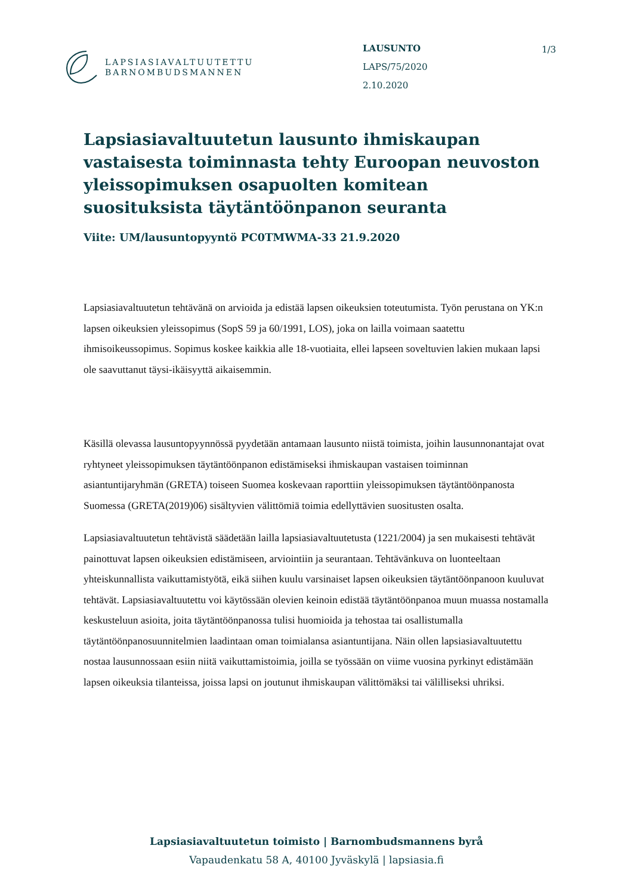LAPSIASIAVALTUUTETTU
BARNOMBUDSMANNEN
LAUSUNTO
LAPS/75/2020
2.10.2020
1/3
Lapsiasiavaltuutetun lausunto ihmiskaupan vastaisesta toiminnasta tehty Euroopan neuvoston yleissopimuksen osapuolten komitean suosituksista täytäntöönpanon seuranta
Viite: UM/lausuntopyyntö PC0TMWMA-33 21.9.2020
Lapsiasiavaltuutetun tehtävänä on arvioida ja edistää lapsen oikeuksien toteutumista. Työn perustana on YK:n lapsen oikeuksien yleissopimus (SopS 59 ja 60/1991, LOS), joka on lailla voimaan saatettu ihmisoikeussopimus. Sopimus koskee kaikkia alle 18-vuotiaita, ellei lapseen soveltuvien lakien mukaan lapsi ole saavuttanut täysi-ikäisyyttä aikaisemmin.
Käsillä olevassa lausuntopyynnössä pyydetään antamaan lausunto niistä toimista, joihin lausunnonantajat ovat ryhtyneet yleissopimuksen täytäntöönpanon edistämiseksi ihmiskaupan vastaisen toiminnan asiantuntijaryhmän (GRETA) toiseen Suomea koskevaan raporttiin yleissopimuksen täytäntöönpanosta Suomessa (GRETA(2019)06) sisältyvien välittömiä toimia edellyttävien suositusten osalta.
Lapsiasiavaltuutetun tehtävistä säädetään lailla lapsiasiavaltuutetusta (1221/2004) ja sen mukaisesti tehtävät painottuvat lapsen oikeuksien edistämiseen, arviointiin ja seurantaan. Tehtävänkuva on luonteeltaan yhteiskunnallista vaikuttamistyötä, eikä siihen kuulu varsinaiset lapsen oikeuksien täytäntöönpanoon kuuluvat tehtävät. Lapsiasiavaltuutettu voi käytössään olevien keinoin edistää täytäntöönpanoa muun muassa nostamalla keskusteluun asioita, joita täytäntöönpanossa tulisi huomioida ja tehostaa tai osallistumalla täytäntöönpanosuunnitelmien laadintaan oman toimialansa asiantuntijana. Näin ollen lapsiasiavaltuutettu nostaa lausunnossaan esiin niitä vaikuttamistoimia, joilla se työssään on viime vuosina pyrkinyt edistämään lapsen oikeuksia tilanteissa, joissa lapsi on joutunut ihmiskaupan välittömäksi tai välilliseksi uhriksi.
Lapsiasiavaltuutetun toimisto | Barnombudsmannens byrå
Vapaudenkatu 58 A, 40100 Jyväskylä | lapsiasia.fi